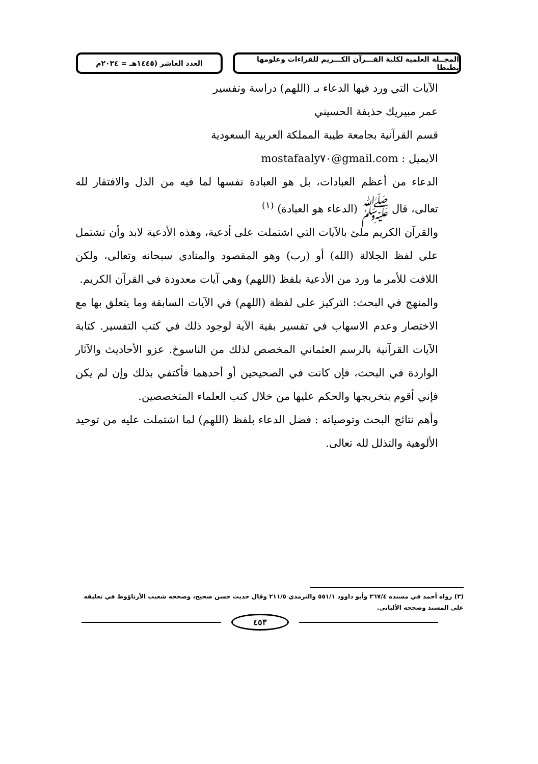المجــلة العلمية لكلية القـــرآن الكـــريم للقراءات وعلومها بطنطا
العدد العاشر (١٤٤٥هـ = ٢٠٢٤م
الآيات التي ورد فيها الدعاء بـ (اللهم) دراسة وتفسير
عمر مبيريك حذيفة الحسيني
قسم القرآنية بجامعة طيبة المملكة العربية السعودية
الايميل : mostafaaly٧٠@gmail.com
الدعاء من أعظم العبادات، بل هو العبادة نفسها لما فيه من الذل والافتقار لله تعالى، قال ﷺ (الدعاء هو العبادة) <sup>(١)</sup>
والقرآن الكريم ملئ بالآيات التي اشتملت على أدعية، وهذه الأدعية لابد وأن تشتمل على لفظ الجلالة (الله) أو (رب) وهو المقصود والمنادى سبحانه وتعالى، ولكن اللافت للأمر ما ورد من الأدعية بلفظ (اللهم) وهي آيات معدودة في القرآن الكريم.
والمنهج في البحث: التركيز على لفظة (اللهم) في الآيات السابقة وما يتعلق بها مع الاختصار وعدم الاسهاب في تفسير بقية الآية لوجود ذلك في كتب التفسير. كتابة الآيات القرآنية بالرسم العثماني المخصص لذلك من الناسوخ. عزو الأحاديث والآثار الواردة في البحث، فإن كانت في الصحيحين أو أحدهما فأكتفي بذلك وإن لم يكن فإني أقوم بتخريجها والحكم عليها من خلال كتب العلماء المتخصصين.
وأهم نتائج البحث وتوصياته : فضل الدعاء بلفظ (اللهم) لما اشتملت عليه من توحيد الألوهية والتذلل لله تعالى.
(٣) رواه أحمد في مسنده ٢٦٧/٤ وأبو داوود ٥٥١/١ والترمذي ٢١١/٥ وقال حديث حسن صحيح، وصححه شعيب الأرناؤوط في تعليقه على المسند وصححه الألباني.
٤٥٣